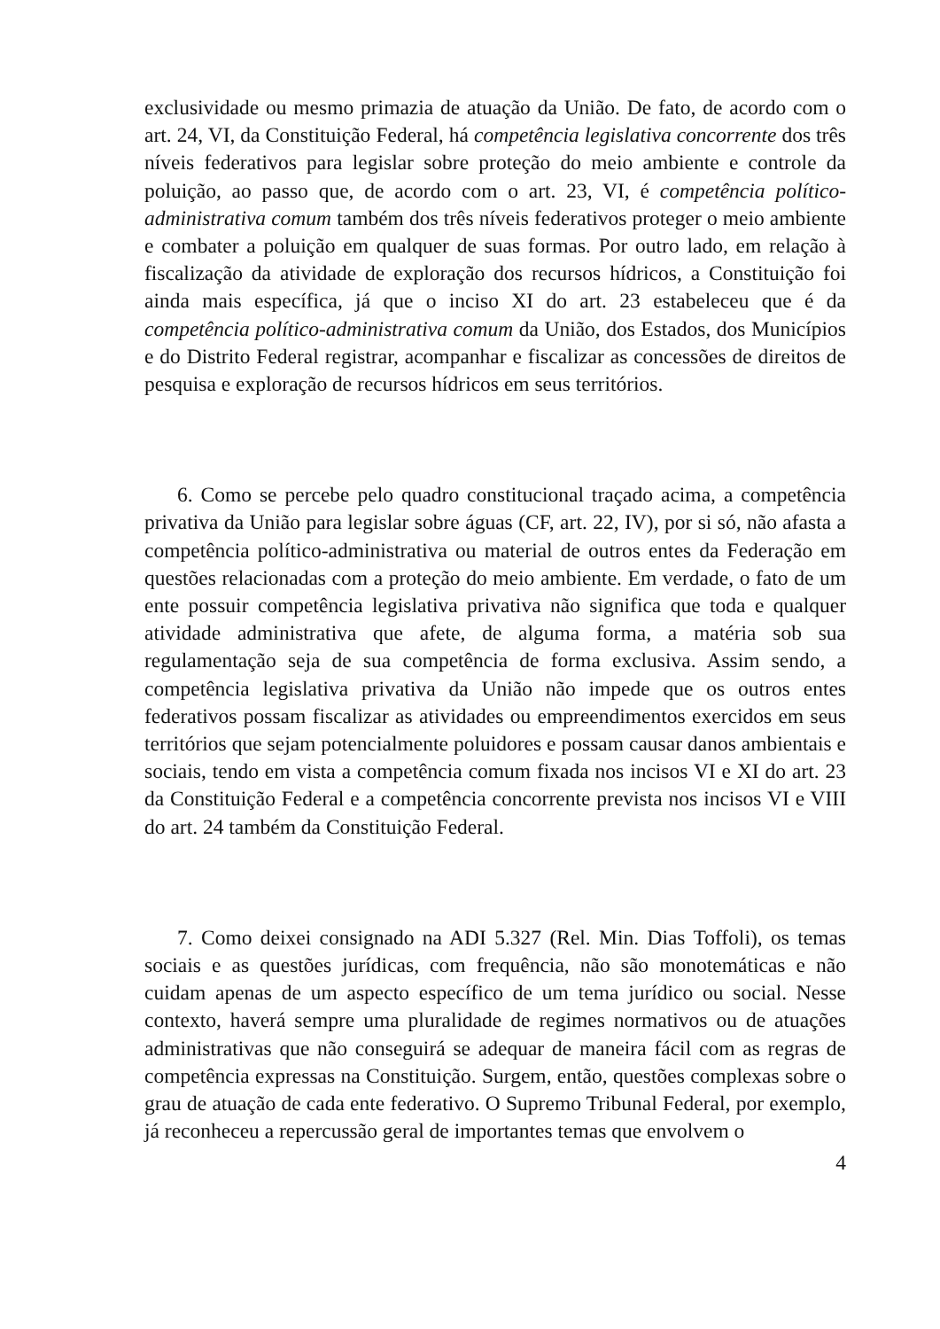exclusividade ou mesmo primazia de atuação da União. De fato, de acordo com o art. 24, VI, da Constituição Federal, há competência legislativa concorrente dos três níveis federativos para legislar sobre proteção do meio ambiente e controle da poluição, ao passo que, de acordo com o art. 23, VI, é competência político-administrativa comum também dos três níveis federativos proteger o meio ambiente e combater a poluição em qualquer de suas formas. Por outro lado, em relação à fiscalização da atividade de exploração dos recursos hídricos, a Constituição foi ainda mais específica, já que o inciso XI do art. 23 estabeleceu que é da competência político-administrativa comum da União, dos Estados, dos Municípios e do Distrito Federal registrar, acompanhar e fiscalizar as concessões de direitos de pesquisa e exploração de recursos hídricos em seus territórios.
6. Como se percebe pelo quadro constitucional traçado acima, a competência privativa da União para legislar sobre águas (CF, art. 22, IV), por si só, não afasta a competência político-administrativa ou material de outros entes da Federação em questões relacionadas com a proteção do meio ambiente. Em verdade, o fato de um ente possuir competência legislativa privativa não significa que toda e qualquer atividade administrativa que afete, de alguma forma, a matéria sob sua regulamentação seja de sua competência de forma exclusiva. Assim sendo, a competência legislativa privativa da União não impede que os outros entes federativos possam fiscalizar as atividades ou empreendimentos exercidos em seus territórios que sejam potencialmente poluidores e possam causar danos ambientais e sociais, tendo em vista a competência comum fixada nos incisos VI e XI do art. 23 da Constituição Federal e a competência concorrente prevista nos incisos VI e VIII do art. 24 também da Constituição Federal.
7. Como deixei consignado na ADI 5.327 (Rel. Min. Dias Toffoli), os temas sociais e as questões jurídicas, com frequência, não são monotemáticas e não cuidam apenas de um aspecto específico de um tema jurídico ou social. Nesse contexto, haverá sempre uma pluralidade de regimes normativos ou de atuações administrativas que não conseguirá se adequar de maneira fácil com as regras de competência expressas na Constituição. Surgem, então, questões complexas sobre o grau de atuação de cada ente federativo. O Supremo Tribunal Federal, por exemplo, já reconheceu a repercussão geral de importantes temas que envolvem o
4